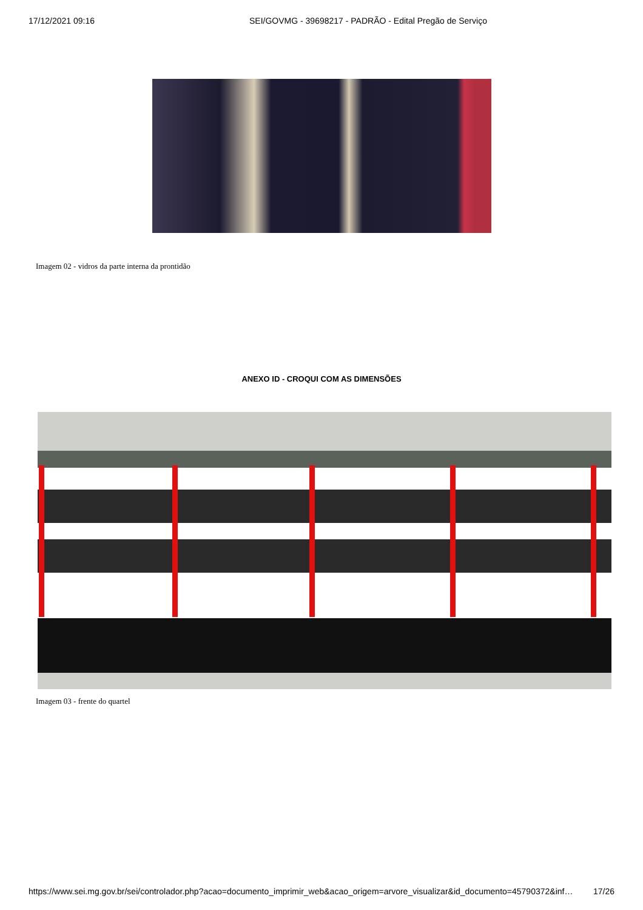17/12/2021 09:16 SEI/GOVMG - 39698217 - PADRÃO - Edital Pregão de Serviço
Imagem 02 - vidros da parte interna da prontidão
ANEXO ID - CROQUI COM AS DIMENSÕES
Imagem 03 - frente do quartel
https://www.sei.mg.gov.br/sei/controlador.php?acao=documento_imprimir_web&acao_origem=arvore_visualizar&id_documento=45790372&inf… 17/26